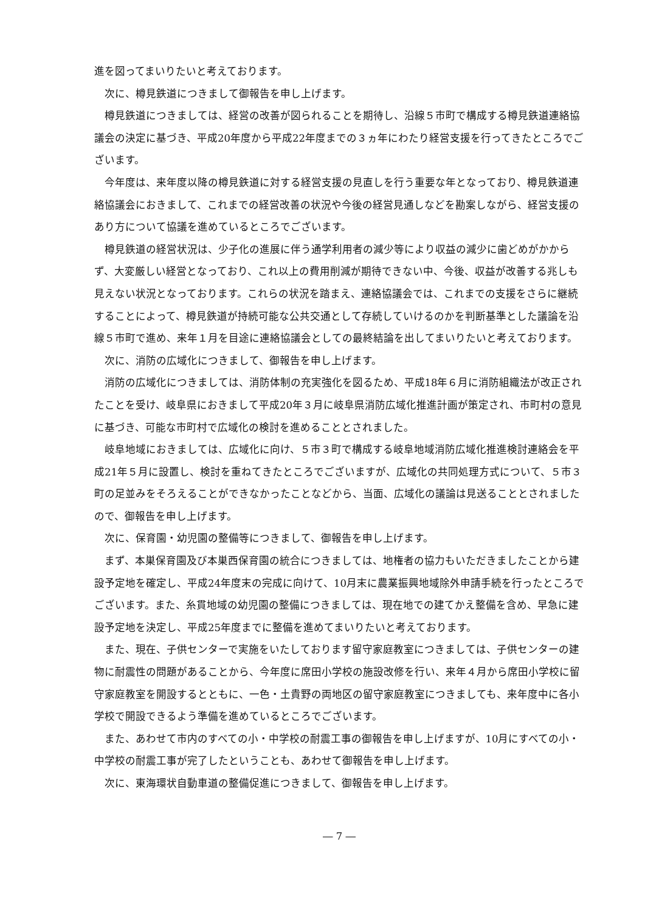進を図ってまいりたいと考えております。
次に、樽見鉄道につきまして御報告を申し上げます。
樽見鉄道につきましては、経営の改善が図られることを期待し、沿線５市町で構成する樽見鉄道連絡協議会の決定に基づき、平成20年度から平成22年度までの３ヵ年にわたり経営支援を行ってきたところでございます。
今年度は、来年度以降の樽見鉄道に対する経営支援の見直しを行う重要な年となっており、樽見鉄道連絡協議会におきまして、これまでの経営改善の状況や今後の経営見通しなどを勘案しながら、経営支援のあり方について協議を進めているところでございます。
樽見鉄道の経営状況は、少子化の進展に伴う通学利用者の減少等により収益の減少に歯どめがかからず、大変厳しい経営となっており、これ以上の費用削減が期待できない中、今後、収益が改善する兆しも見えない状況となっております。これらの状況を踏まえ、連絡協議会では、これまでの支援をさらに継続することによって、樽見鉄道が持続可能な公共交通として存続していけるのかを判断基準とした議論を沿線５市町で進め、来年１月を目途に連絡協議会としての最終結論を出してまいりたいと考えております。
次に、消防の広域化につきまして、御報告を申し上げます。
消防の広域化につきましては、消防体制の充実強化を図るため、平成18年６月に消防組織法が改正されたことを受け、岐阜県におきまして平成20年３月に岐阜県消防広域化推進計画が策定され、市町村の意見に基づき、可能な市町村で広域化の検討を進めることとされました。
岐阜地域におきましては、広域化に向け、５市３町で構成する岐阜地域消防広域化推進検討連絡会を平成21年５月に設置し、検討を重ねてきたところでございますが、広域化の共同処理方式について、５市３町の足並みをそろえることができなかったことなどから、当面、広域化の議論は見送ることとされましたので、御報告を申し上げます。
次に、保育園・幼児園の整備等につきまして、御報告を申し上げます。
まず、本巣保育園及び本巣西保育園の統合につきましては、地権者の協力もいただきましたことから建設予定地を確定し、平成24年度末の完成に向けて、10月末に農業振興地域除外申請手続を行ったところでございます。また、糸貫地域の幼児園の整備につきましては、現在地での建てかえ整備を含め、早急に建設予定地を決定し、平成25年度までに整備を進めてまいりたいと考えております。
また、現在、子供センターで実施をいたしております留守家庭教室につきましては、子供センターの建物に耐震性の問題があることから、今年度に席田小学校の施設改修を行い、来年４月から席田小学校に留守家庭教室を開設するとともに、一色・土貴野の両地区の留守家庭教室につきましても、来年度中に各小学校で開設できるよう準備を進めているところでございます。
また、あわせて市内のすべての小・中学校の耐震工事の御報告を申し上げますが、10月にすべての小・中学校の耐震工事が完了したということも、あわせて御報告を申し上げます。
次に、東海環状自動車道の整備促進につきまして、御報告を申し上げます。
― 7 ―